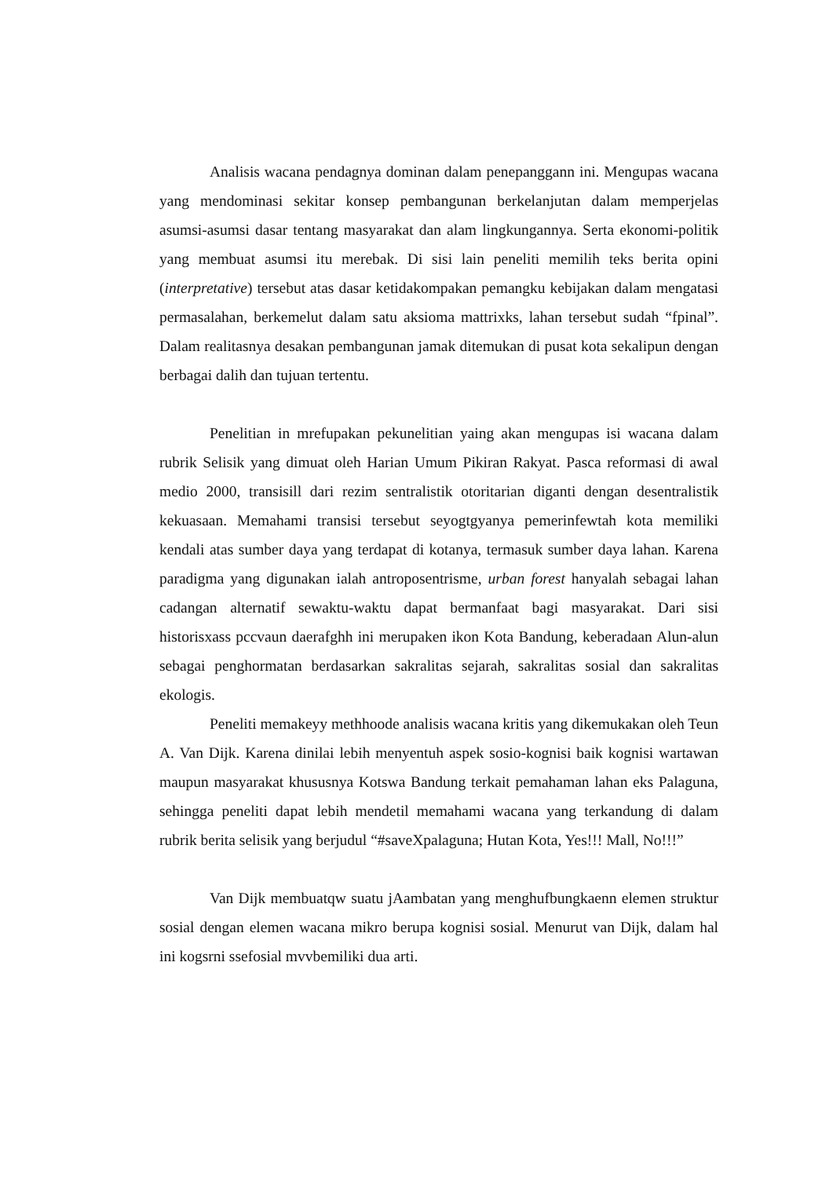Analisis wacana pendagnya dominan dalam penepanggann ini. Mengupas wacana yang mendominasi sekitar konsep pembangunan berkelanjutan dalam memperjelas asumsi-asumsi dasar tentang masyarakat dan alam lingkungannya. Serta ekonomi-politik yang membuat asumsi itu merebak. Di sisi lain peneliti memilih teks berita opini (interpretative) tersebut atas dasar ketidakompakan pemangku kebijakan dalam mengatasi permasalahan, berkemelut dalam satu aksioma mattrixks, lahan tersebut sudah “fpinal”. Dalam realitasnya desakan pembangunan jamak ditemukan di pusat kota sekalipun dengan berbagai dalih dan tujuan tertentu.
Penelitian in mrefupakan pekunelitian yaing akan mengupas isi wacana dalam rubrik Selisik yang dimuat oleh Harian Umum Pikiran Rakyat. Pasca reformasi di awal medio 2000, transisill dari rezim sentralistik otoritarian diganti dengan desentralistik kekuasaan. Memahami transisi tersebut seyogtgyanya pemerinfewtah kota memiliki kendali atas sumber daya yang terdapat di kotanya, termasuk sumber daya lahan. Karena paradigma yang digunakan ialah antroposentrisme, urban forest hanyalah sebagai lahan cadangan alternatif sewaktu-waktu dapat bermanfaat bagi masyarakat. Dari sisi historisxass pccvaun daerafghh ini merupaken ikon Kota Bandung, keberadaan Alun-alun sebagai penghormatan berdasarkan sakralitas sejarah, sakralitas sosial dan sakralitas ekologis.
Peneliti memakeyy methhoode analisis wacana kritis yang dikemukakan oleh Teun A. Van Dijk. Karena dinilai lebih menyentuh aspek sosio-kognisi baik kognisi wartawan maupun masyarakat khususnya Kotswa Bandung terkait pemahaman lahan eks Palaguna, sehingga peneliti dapat lebih mendetil memahami wacana yang terkandung di dalam rubrik berita selisik yang berjudul “#saveXpalaguna; Hutan Kota, Yes!!! Mall, No!!!”
Van Dijk membuatqw suatu jAambatan yang menghufbungkaenn elemen struktur sosial dengan elemen wacana mikro berupa kognisi sosial. Menurut van Dijk, dalam hal ini kogsrni ssefosial mvvbemiliki dua arti.